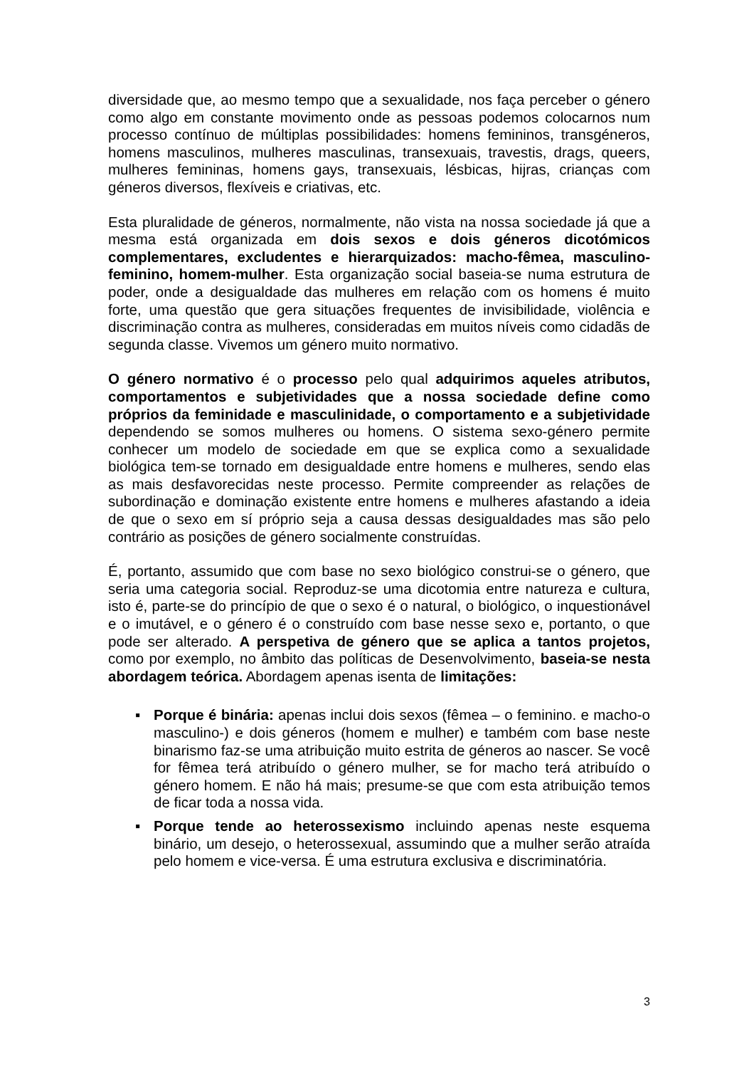diversidade que, ao mesmo tempo que a sexualidade, nos faça perceber o género como algo em constante movimento onde as pessoas podemos colocarnos num processo contínuo de múltiplas possibilidades: homens femininos, transgéneros, homens masculinos, mulheres masculinas, transexuais, travestis, drags, queers, mulheres femininas, homens gays, transexuais, lésbicas, hijras, crianças com géneros diversos, flexíveis e criativas, etc.
Esta pluralidade de géneros, normalmente, não vista na nossa sociedade já que a mesma está organizada em dois sexos e dois géneros dicotómicos complementares, excludentes e hierarquizados: macho-fêmea, masculino-feminino, homem-mulher. Esta organização social baseia-se numa estrutura de poder, onde a desigualdade das mulheres em relação com os homens é muito forte, uma questão que gera situações frequentes de invisibilidade, violência e discriminação contra as mulheres, consideradas em muitos níveis como cidadãs de segunda classe. Vivemos um género muito normativo.
O género normativo é o processo pelo qual adquirimos aqueles atributos, comportamentos e subjetividades que a nossa sociedade define como próprios da feminidade e masculinidade, o comportamento e a subjetividade dependendo se somos mulheres ou homens. O sistema sexo-género permite conhecer um modelo de sociedade em que se explica como a sexualidade biológica tem-se tornado em desigualdade entre homens e mulheres, sendo elas as mais desfavorecidas neste processo. Permite compreender as relações de subordinação e dominação existente entre homens e mulheres afastando a ideia de que o sexo em sí próprio seja a causa dessas desigualdades mas são pelo contrário as posições de género socialmente construídas.
É, portanto, assumido que com base no sexo biológico construi-se o género, que seria uma categoria social. Reproduz-se uma dicotomia entre natureza e cultura, isto é, parte-se do princípio de que o sexo é o natural, o biológico, o inquestionável e o imutável, e o género é o construído com base nesse sexo e, portanto, o que pode ser alterado. A perspetiva de género que se aplica a tantos projetos, como por exemplo, no âmbito das políticas de Desenvolvimento, baseia-se nesta abordagem teórica. Abordagem apenas isenta de limitações:
▪ Porque é binária: apenas inclui dois sexos (fêmea – o feminino. e macho-o masculino-) e dois géneros (homem e mulher) e também com base neste binarismo faz-se uma atribuição muito estrita de géneros ao nascer. Se você for fêmea terá atribuído o género mulher, se for macho terá atribuído o género homem. E não há mais; presume-se que com esta atribuição temos de ficar toda a nossa vida.
▪ Porque tende ao heterossexismo incluindo apenas neste esquema binário, um desejo, o heterossexual, assumindo que a mulher serão atraída pelo homem e vice-versa. É uma estrutura exclusiva e discriminatória.
3